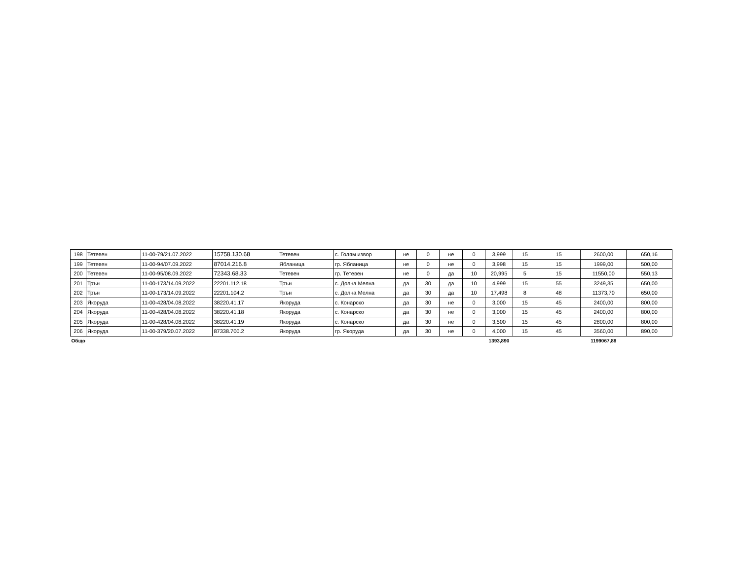| 198 | Тетевен | 11-00-79/21.07.2022 | 15758.130.68 | Тетевен | с. Голям извор | не | 0 | не | 0 | 3,999 | 15 | 15 | 2600,00 | 650,16 |
| 199 | Тетевен | 11-00-94/07.09.2022 | 87014.216.8 | Ябланица | гр. Ябланица | не | 0 | не | 0 | 3,998 | 15 | 15 | 1999,00 | 500,00 |
| 200 | Тетевен | 11-00-95/08.09.2022 | 72343.68.33 | Тетевен | гр. Тетевен | не | 0 | да | 10 | 20,995 | 5 | 15 | 11550,00 | 550,13 |
| 201 | Трън | 11-00-173/14.09.2022 | 22201.112.18 | Трън | с. Долна Мелна | да | 30 | да | 10 | 4,999 | 15 | 55 | 3249,35 | 650,00 |
| 202 | Трън | 11-00-173/14.09.2022 | 22201.104.2 | Трън | с. Долна Мелна | да | 30 | да | 10 | 17,498 | 8 | 48 | 11373,70 | 650,00 |
| 203 | Якоруда | 11-00-428/04.08.2022 | 38220.41.17 | Якоруда | с. Конарско | да | 30 | не | 0 | 3,000 | 15 | 45 | 2400,00 | 800,00 |
| 204 | Якоруда | 11-00-428/04.08.2022 | 38220.41.18 | Якоруда | с. Конарско | да | 30 | не | 0 | 3,000 | 15 | 45 | 2400,00 | 800,00 |
| 205 | Якоруда | 11-00-428/04.08.2022 | 38220.41.19 | Якоруда | с. Конарско | да | 30 | не | 0 | 3,500 | 15 | 45 | 2800,00 | 800,00 |
| 206 | Якоруда | 11-00-379/20.07.2022 | 87338.700.2 | Якоруда | гр. Якоруда | да | 30 | не | 0 | 4,000 | 15 | 45 | 3560,00 | 890,00 |
| Общо | | | | | | | | | | 1393,890 | | | 1199067,88 | |